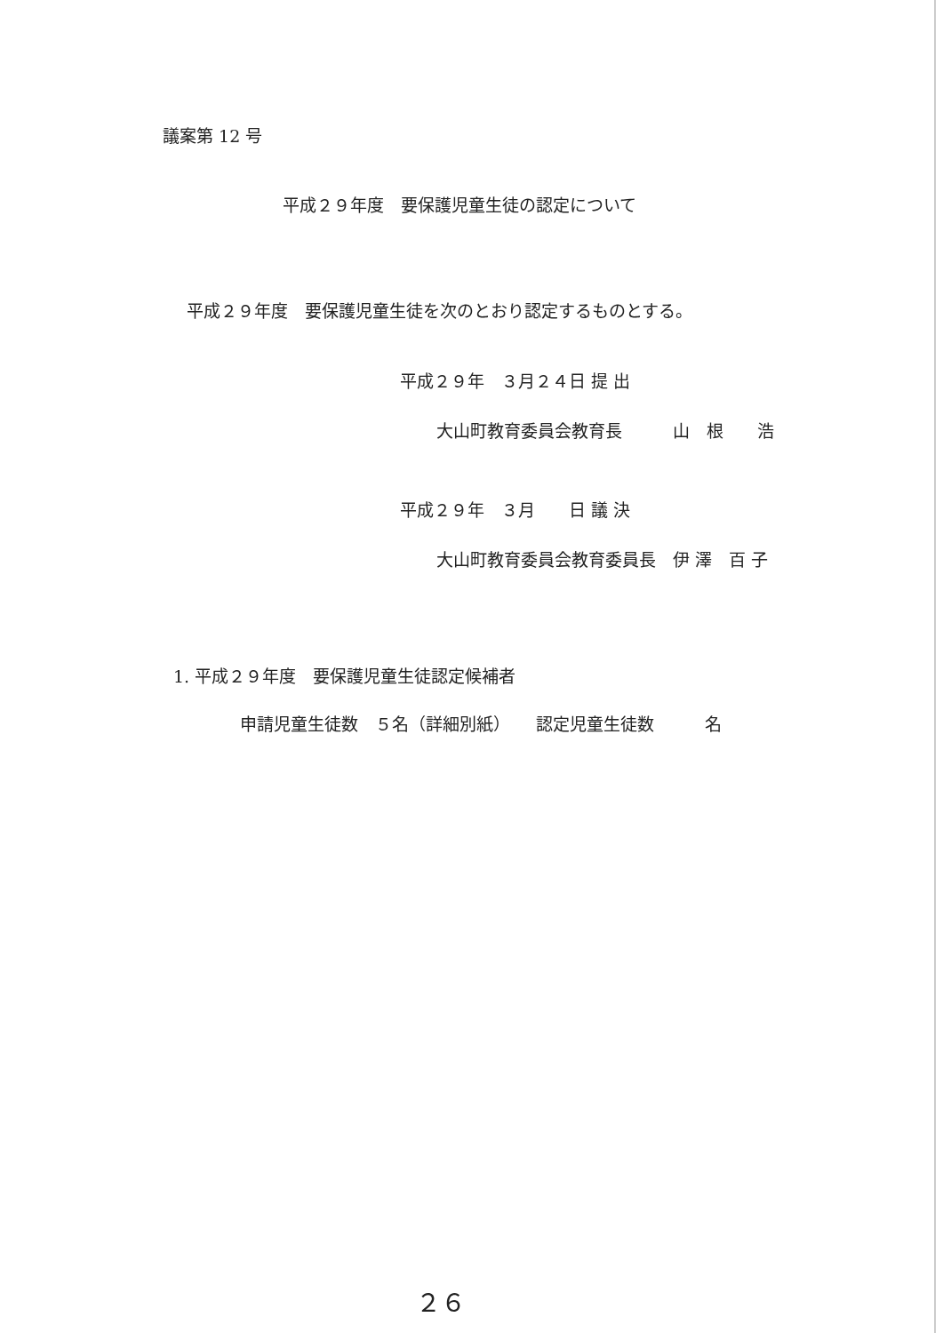議案第 12 号
平成２９年度　要保護児童生徒の認定について
平成２９年度　要保護児童生徒を次のとおり認定するものとする。
平成２９年　３月２４日 提 出
大山町教育委員会教育長　　　山　根　　浩
平成２９年　３月　　日 議 決
大山町教育委員会教育委員長　伊 澤　百 子
1. 平成２９年度　要保護児童生徒認定候補者
申請児童生徒数　５名（詳細別紙）　　認定児童生徒数　　　名
２６